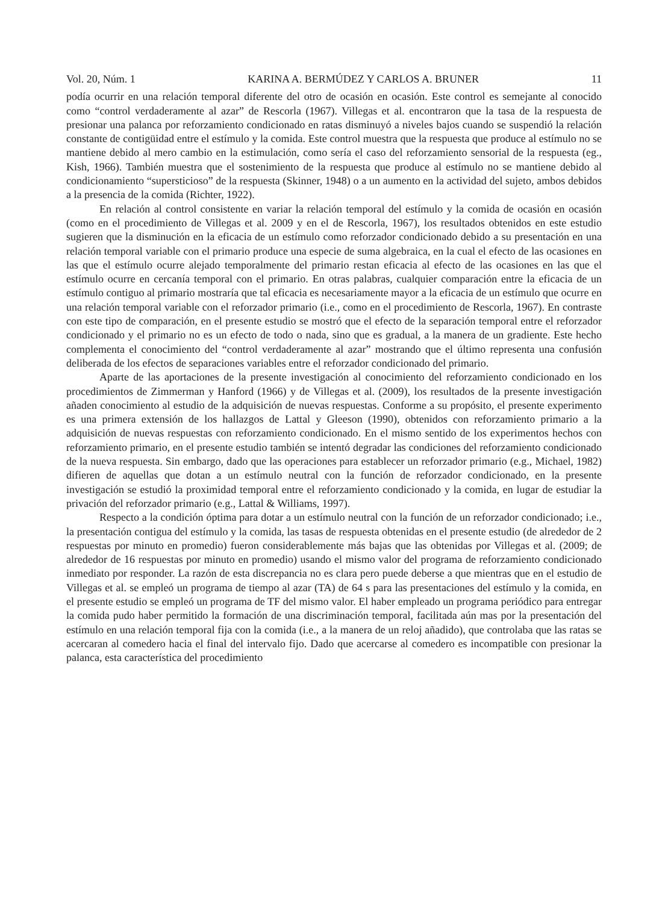Vol. 20, Núm. 1 KARINA A. BERMÚDEZ Y CARLOS A. BRUNER 11
podía ocurrir en una relación temporal diferente del otro de ocasión en ocasión. Este control es semejante al conocido como “control verdaderamente al azar” de Rescorla (1967). Villegas et al. encontraron que la tasa de la respuesta de presionar una palanca por reforzamiento condicionado en ratas disminuyó a niveles bajos cuando se suspendió la relación constante de contigüidad entre el estímulo y la comida. Este control muestra que la respuesta que produce al estímulo no se mantiene debido al mero cambio en la estimulación, como sería el caso del reforzamiento sensorial de la respuesta (eg., Kish, 1966). También muestra que el sostenimiento de la respuesta que produce al estímulo no se mantiene debido al condicionamiento “supersticioso” de la respuesta (Skinner, 1948) o a un aumento en la actividad del sujeto, ambos debidos a la presencia de la comida (Richter, 1922).
En relación al control consistente en variar la relación temporal del estímulo y la comida de ocasión en ocasión (como en el procedimiento de Villegas et al. 2009 y en el de Rescorla, 1967), los resultados obtenidos en este estudio sugieren que la disminución en la eficacia de un estímulo como reforzador condicionado debido a su presentación en una relación temporal variable con el primario produce una especie de suma algebraica, en la cual el efecto de las ocasiones en las que el estímulo ocurre alejado temporalmente del primario restan eficacia al efecto de las ocasiones en las que el estímulo ocurre en cercanía temporal con el primario. En otras palabras, cualquier comparación entre la eficacia de un estímulo contiguo al primario mostraría que tal eficacia es necesariamente mayor a la eficacia de un estímulo que ocurre en una relación temporal variable con el reforzador primario (i.e., como en el procedimiento de Rescorla, 1967). En contraste con este tipo de comparación, en el presente estudio se mostró que el efecto de la separación temporal entre el reforzador condicionado y el primario no es un efecto de todo o nada, sino que es gradual, a la manera de un gradiente. Este hecho complementa el conocimiento del “control verdaderamente al azar” mostrando que el último representa una confusión deliberada de los efectos de separaciones variables entre el reforzador condicionado del primario.
Aparte de las aportaciones de la presente investigación al conocimiento del reforzamiento condicionado en los procedimientos de Zimmerman y Hanford (1966) y de Villegas et al. (2009), los resultados de la presente investigación añaden conocimiento al estudio de la adquisición de nuevas respuestas. Conforme a su propósito, el presente experimento es una primera extensión de los hallazgos de Lattal y Gleeson (1990), obtenidos con reforzamiento primario a la adquisición de nuevas respuestas con reforzamiento condicionado. En el mismo sentido de los experimentos hechos con reforzamiento primario, en el presente estudio también se intentó degradar las condiciones del reforzamiento condicionado de la nueva respuesta. Sin embargo, dado que las operaciones para establecer un reforzador primario (e.g., Michael, 1982) difieren de aquellas que dotan a un estímulo neutral con la función de reforzador condicionado, en la presente investigación se estudió la proximidad temporal entre el reforzamiento condicionado y la comida, en lugar de estudiar la privación del reforzador primario (e.g., Lattal & Williams, 1997).
Respecto a la condición óptima para dotar a un estímulo neutral con la función de un reforzador condicionado; i.e., la presentación contigua del estímulo y la comida, las tasas de respuesta obtenidas en el presente estudio (de alrededor de 2 respuestas por minuto en promedio) fueron considerablemente más bajas que las obtenidas por Villegas et al. (2009; de alrededor de 16 respuestas por minuto en promedio) usando el mismo valor del programa de reforzamiento condicionado inmediato por responder. La razón de esta discrepancia no es clara pero puede deberse a que mientras que en el estudio de Villegas et al. se empleó un programa de tiempo al azar (TA) de 64 s para las presentaciones del estímulo y la comida, en el presente estudio se empleó un programa de TF del mismo valor. El haber empleado un programa periódico para entregar la comida pudo haber permitido la formación de una discriminación temporal, facilitada aún mas por la presentación del estímulo en una relación temporal fija con la comida (i.e., a la manera de un reloj añadido), que controlaba que las ratas se acercaran al comedero hacia el final del intervalo fijo. Dado que acercarse al comedero es incompatible con presionar la palanca, esta característica del procedimiento